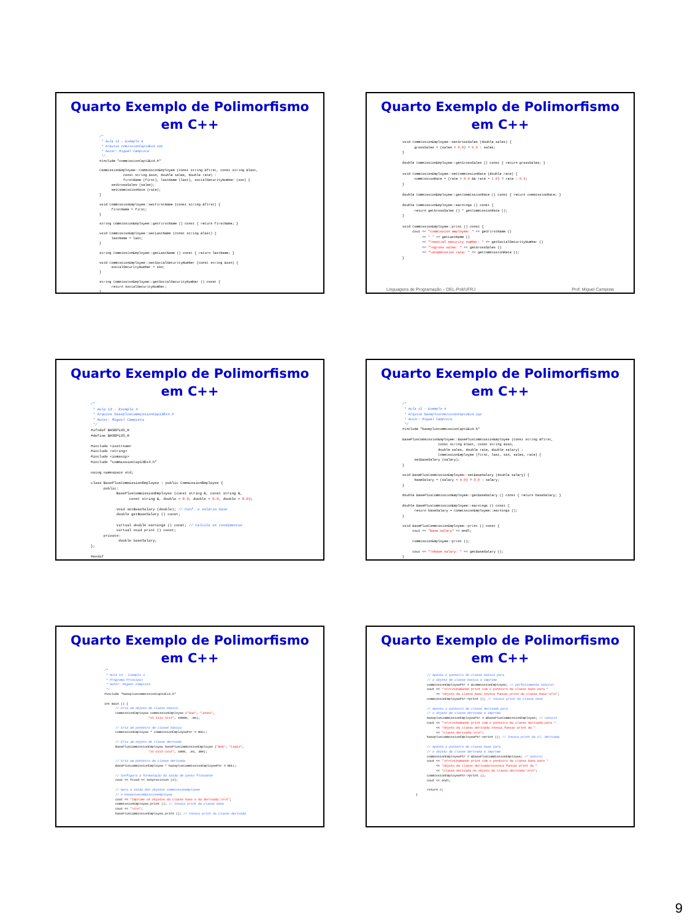Quarto Exemplo de Polimorfismo
em C++
/*
 * Aula 13 - Exemplo 4
 * Arquivo comissionCap13Ex4.cpp
 * Autor: Miguel Campista
 */
#include "commissionCap13Ex4.h"

CommissionEmployee::CommissionEmployee (const string &first, const string &last,
            const string &ssn, double sales, double rate) :
            firstName (first), lastName (last), socialSecurityNumber (ssn) {
      setGrossSales (sales);
      setCommissionRate (rate);
}

void CommissionEmployee::setFirstName (const string &first) {
      firstName = first;
}

string CommissionEmployee::getFirstName () const { return firstName; }

void CommissionEmployee::setLastName (const string &last) {
      lastName = last;
}

string CommissionEmployee::getLastName () const { return lastName; }

void CommissionEmployee::setSocialSecurityNumber (const string &ssn) {
      socialSecurityNumber = ssn;
}

string CommissionEmployee::getSocialSecurityNumber () const {
      return socialSecurityNumber;
}
Quarto Exemplo de Polimorfismo
em C++
void CommissionEmployee::setGrossSales (double sales) {
      grossSales = (sales < 0.0) ? 0.0 : sales;
}

double CommissionEmployee::getGrossSales () const { return grossSales; }

void CommissionEmployee::setCommissionRate (double rate) {
      commissionRate = (rate > 0.0 && rate < 1.0) ? rate : 0.0;
}

double CommissionEmployee::getCommissionRate () const { return commissionRate; }

double CommissionEmployee::earnings () const {
      return getGrossSales () * getCommissionRate ();
}

void CommissionEmployee::print () const {
     cout << "commission employee: " << getFirstName ()
          << ' ' << getLastName ()
          << "\nsocial security number: " << getSocialSecurityNumber ()
          << "\ngross sales: " << getGrossSales ()
          << "\ncommission rate: " << getCommissionRate ();
}
Linguagens de Programação – DEL-Poli/UFRJ Prof. Miguel Campista
Quarto Exemplo de Polimorfismo
em C++
/*
 * Aula 13 - Exemplo 4
 * Arquivo basepluscommissionCap13Ex4.h
 * Autor: Miguel Campista
 */
#ifndef BASEPLUS_H
#define BASEPLUS_H

#include <iostream>
#include <string>
#include <iomanip>
#include "commissionCap13Ex4.h"

using namespace std;

class BasePlusCommissionEmployee : public CommissionEmployee {
      public:
            BasePlusCommissionEmployee (const string &, const string &,
                  const string &, double = 0.0, double = 0.0, double = 0.0);

            void setBaseSalary (double); // Conf. o salário base
            double getBaseSalary () const;

            virtual double earnings () const; // Calcula os rendimentos
            virtual void print () const;
      private:
             double baseSalary;
};

#endif
Quarto Exemplo de Polimorfismo
em C++
/*
 * Aula 13 - Exemplo 4
 * Arquivo basepluscomissionCap13Ex4.cpp
 * Autor: Miguel Campista
 */
#include "basepluscommissionCap13Ex4.h"

BasePlusCommissionEmployee::BasePlusCommissionEmployee (const string &first,
                  const string &last, const string &ssn,
                  double sales, double rate, double salary) :
                  CommissionEmployee (first, last, ssn, sales, rate) {
      setBaseSalary (salary);
}

void BasePlusCommissionEmployee::setBaseSalary (double salary) {
      baseSalary = (salary < 0.0) ? 0.0 : salary;
}

double BasePlusCommissionEmployee::getBaseSalary () const { return baseSalary; }

double BasePlusCommissionEmployee::earnings () const {
      return baseSalary + CommissionEmployee::earnings ();
}

void BasePlusCommissionEmployee::print () const {
     cout << "Base salary" << endl;

     CommissionEmployee::print ();

     cout << "\nbase salary: " << getBaseSalary ();
}
Quarto Exemplo de Polimorfismo
em C++
/*
 * Aula 13 - Exemplo 4
 * Programa Principal
 * Autor: Miguel Campista
 */
#include "basepluscommissionCap13Ex4.h"

int main () {
      // Cria um objeto de classe básica
      CommissionEmployee commissionEmployee ("Sue", "Jones",
                        "21-1111-1111", 10000, .06);

      // Cria um ponteiro de classe básica
      CommissionEmployee * commissionEmployeePtr = NULL;

      // Cria um objeto de classe derivada
      BasePlusCommissionEmployee basePlusCommissionEmployee ("Bob", "Lewis",
                        "21-2222-2222", 5000, .04, 300);

      // Cria um ponteiro de classe derivada
      BasePlusCommissionEmployee * baseplusCommissionEmployeePtr = NULL;

      // Configura a formatação da saída de ponto flutuante
      cout << fixed << setprecision (2);

      // Gera a saída dos objetos commissionemployee
      // e basepluscommissionemployee
      cout << "Imprime os objetos da classe base e da derivada:\n\n";
      commissionEmployee.print (); // Invoca print da classe base
      cout << "\n\n";
      basePlusCommissionEmployee.print (); // Invoca print da classe derivada
Quarto Exemplo de Polimorfismo
em C++
      // Aponta o ponteiro de classe básica para
      // o objeto de classe básica e imprime
      commissionEmployeePtr = &commissionEmployee; // perfeitamente natural
      cout << "\n\n\nChamando print com o ponteiro da classe base para "
           << "objeto da classe base invoca funcao print da classe base:\n\n";
      commissionEmployeePtr->print (); // Invoca print da classe base

      // Aponta o ponteiro de classe derivada para
      // o objeto de classe derivada e imprime
      baseplusCommissionEmployeePtr = &basePlusCommissionEmployee; // natural
      cout << "\n\n\nChamando print com o ponteiro da classe derivada para "
           << "objeto da classe derivada invoca funcao print da "
           << "classe derivada:\n\n";
      baseplusCommissionEmployeePtr->print (); // Invoca print da cl. derivada

      // Aponta o ponteiro de classe base para
      // o objeto de classe derivada e imprime
      commissionEmployeePtr = &basePlusCommissionEmployee; // natural
      cout << "\n\n\nChamando print com o ponteiro da classe base para "
           << "objeto da classe derivada\ninvoca funcao print da "
           << "classe derivada no objeto da classe derivada:\n\n";
      commissionEmployeePtr->print ();
      cout << endl;

      return 0;
}
9